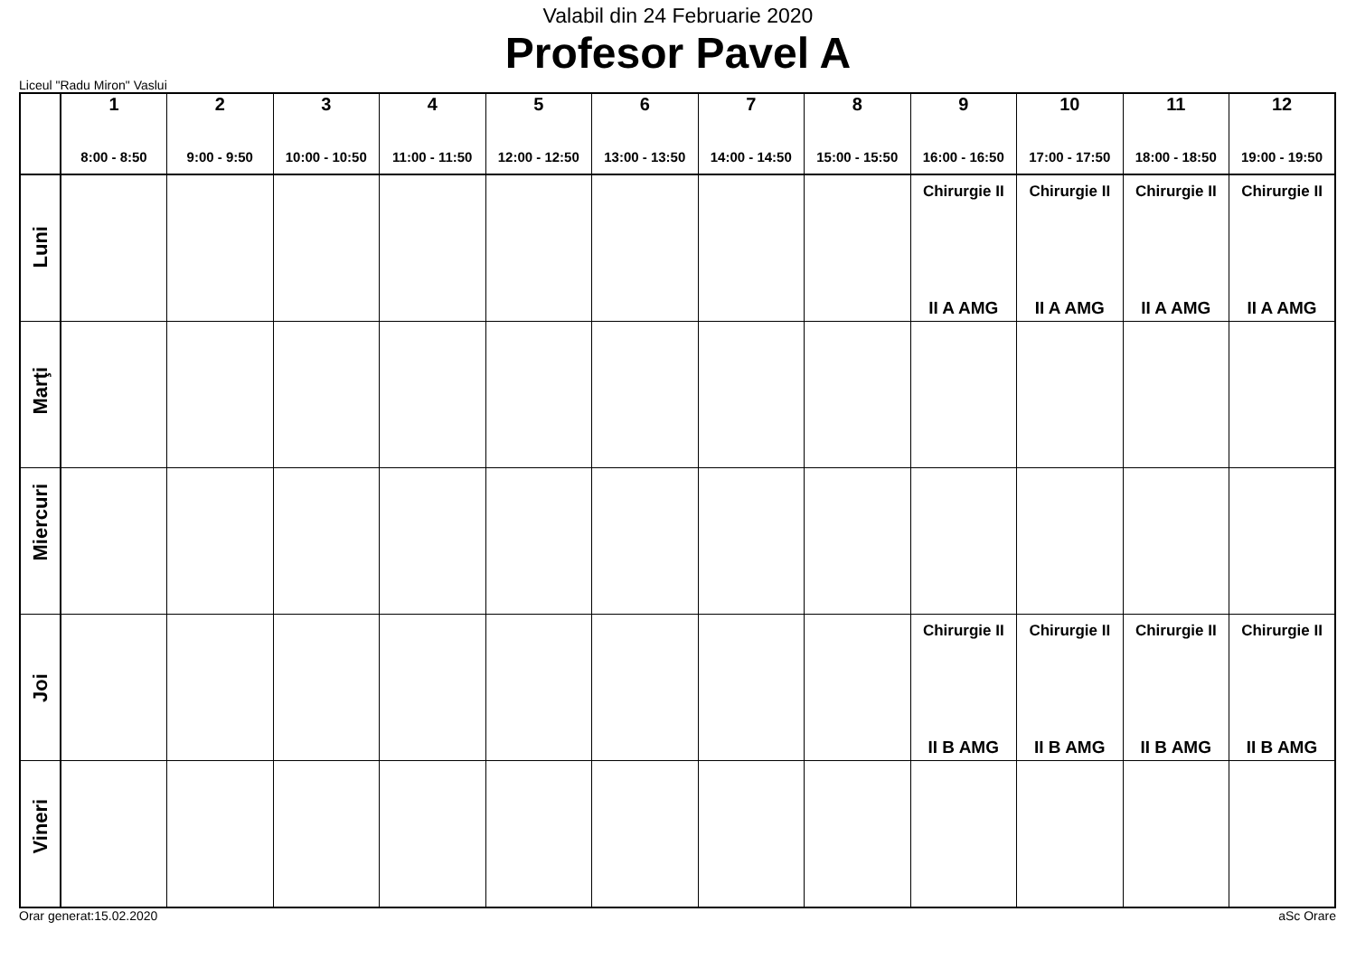Valabil din 24 Februarie 2020
Profesor Pavel A
Liceul "Radu Miron" Vaslui
| | 1 8:00 - 8:50 | 2 9:00 - 9:50 | 3 10:00 - 10:50 | 4 11:00 - 11:50 | 5 12:00 - 12:50 | 6 13:00 - 13:50 | 7 14:00 - 14:50 | 8 15:00 - 15:50 | 9 16:00 - 16:50 | 10 17:00 - 17:50 | 11 18:00 - 18:50 | 12 19:00 - 19:50 |
| --- | --- | --- | --- | --- | --- | --- | --- | --- | --- | --- | --- | --- |
| Luni | | | | | | | | | Chirurgie II II A AMG | Chirurgie II II A AMG | Chirurgie II II A AMG | Chirurgie II II A AMG |
| Marţi | | | | | | | | | | | | |
| Miercuri | | | | | | | | | | | | |
| Joi | | | | | | | | | Chirurgie II II B AMG | Chirurgie II II B AMG | Chirurgie II II B AMG | Chirurgie II II B AMG |
| Vineri | | | | | | | | | | | | |
Orar generat:15.02.2020 aSc Orare